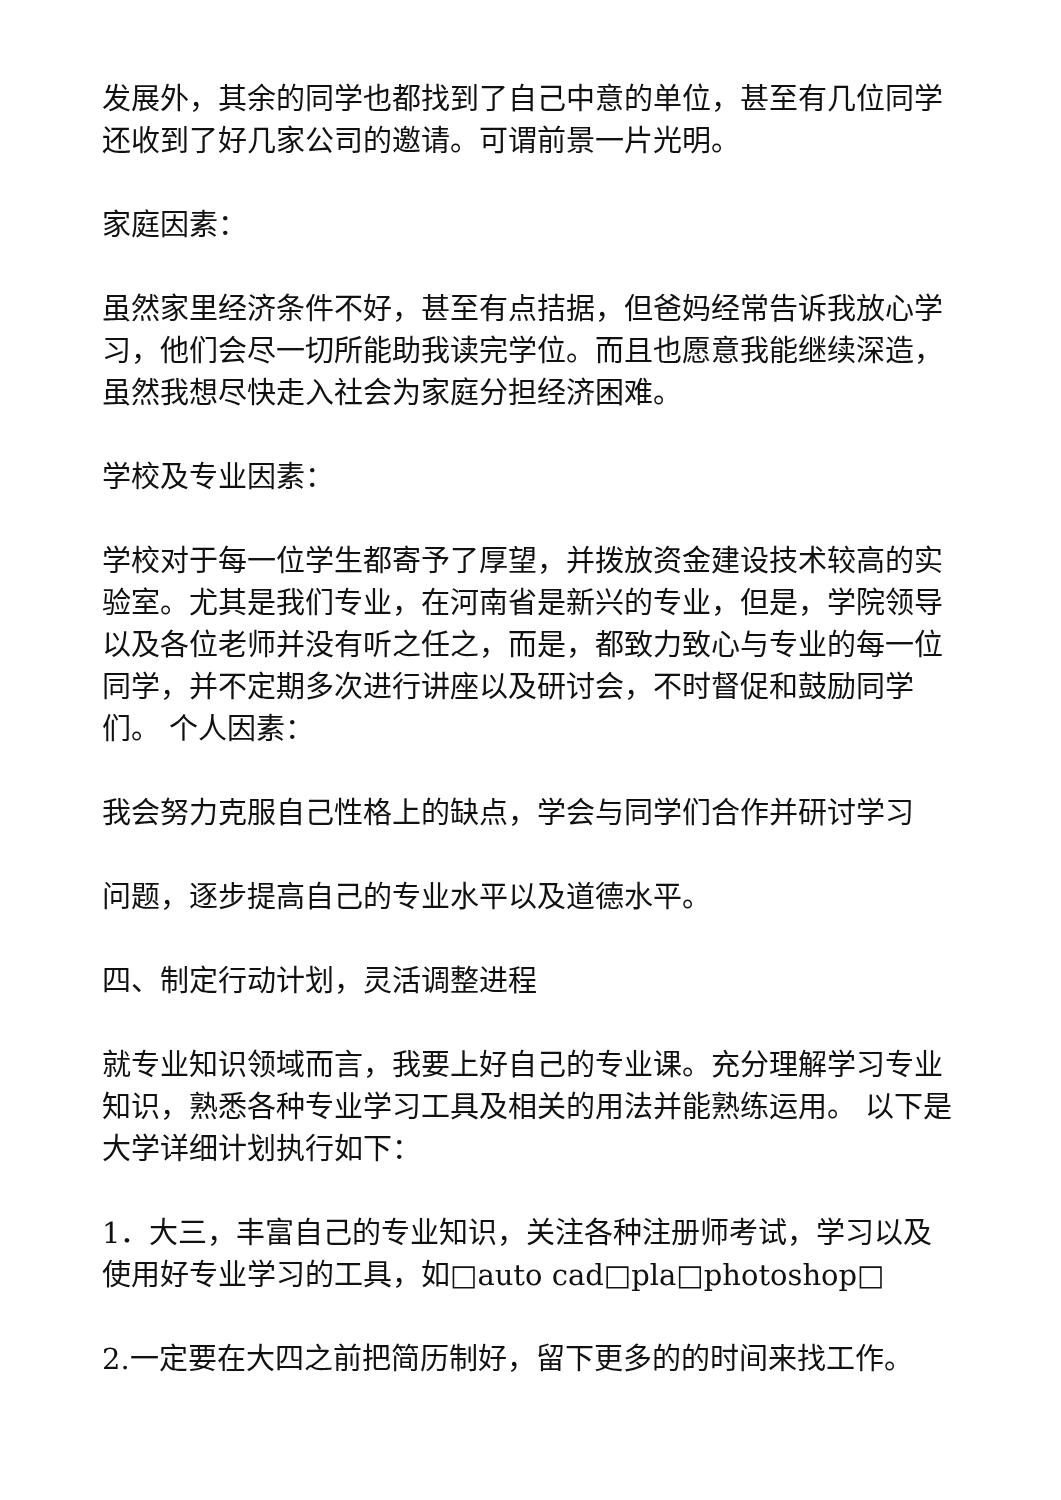发展外，其余的同学也都找到了自己中意的单位，甚至有几位同学还收到了好几家公司的邀请。可谓前景一片光明。
家庭因素：
虽然家里经济条件不好，甚至有点拮据，但爸妈经常告诉我放心学习，他们会尽一切所能助我读完学位。而且也愿意我能继续深造，虽然我想尽快走入社会为家庭分担经济困难。
学校及专业因素：
学校对于每一位学生都寄予了厚望，并拨放资金建设技术较高的实验室。尤其是我们专业，在河南省是新兴的专业，但是，学院领导以及各位老师并没有听之任之，而是，都致力致心与专业的每一位同学，并不定期多次进行讲座以及研讨会，不时督促和鼓励同学们。 个人因素：
我会努力克服自己性格上的缺点，学会与同学们合作并研讨学习
问题，逐步提高自己的专业水平以及道德水平。
四、制定行动计划，灵活调整进程
就专业知识领域而言，我要上好自己的专业课。充分理解学习专业知识，熟悉各种专业学习工具及相关的用法并能熟练运用。 以下是大学详细计划执行如下：
1．大三，丰富自己的专业知识，关注各种注册师考试，学习以及使用好专业学习的工具，如□auto cad□pla□photoshop□
2.一定要在大四之前把简历制好，留下更多的的时间来找工作。